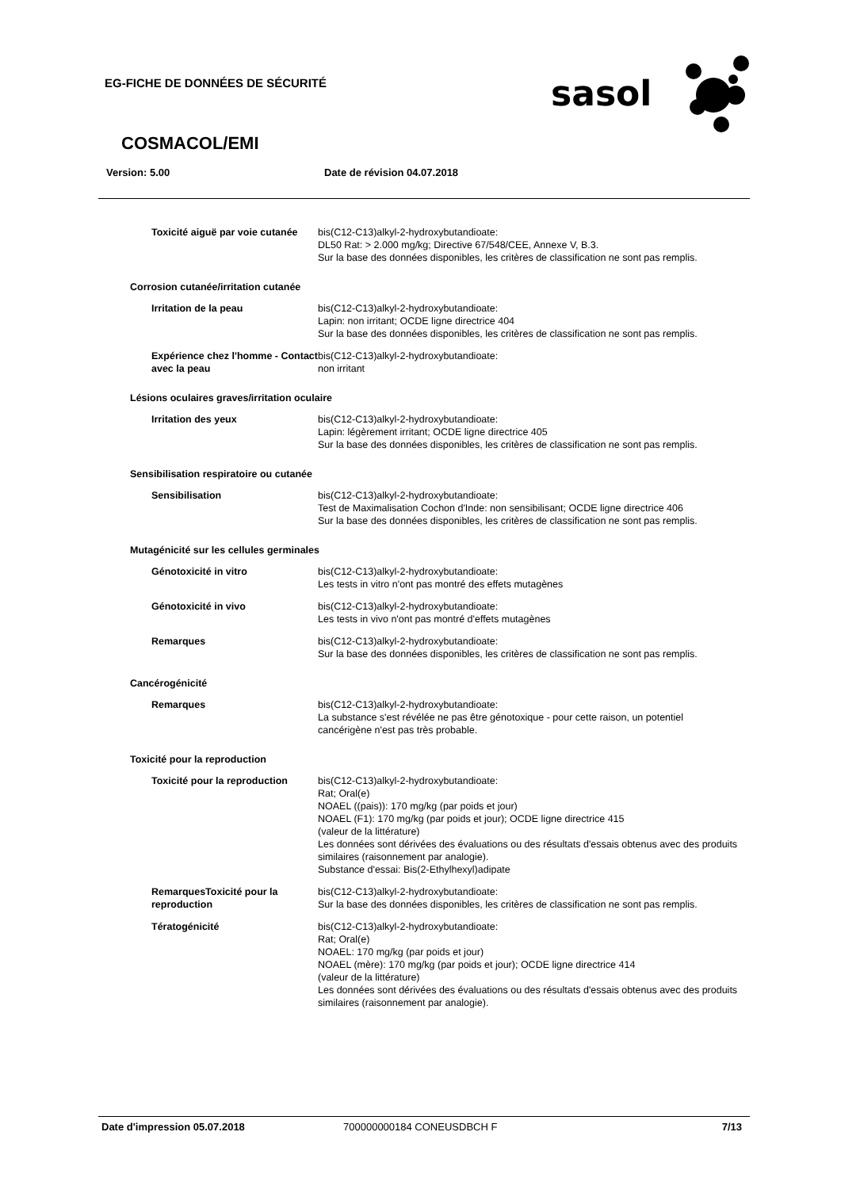EG-FICHE DE DONNÉES DE SÉCURITÉ
sasol
COSMACOL/EMI
Version: 5.00 Date de révision 04.07.2018
Toxicité aiguë par voie cutanée
bis(C12-C13)alkyl-2-hydroxybutandioate:
DL50 Rat: > 2.000 mg/kg; Directive 67/548/CEE, Annexe V, B.3.
Sur la base des données disponibles, les critères de classification ne sont pas remplis.
Corrosion cutanée/irritation cutanée
Irritation de la peau bis(C12-C13)alkyl-2-hydroxybutandioate:
Lapin: non irritant; OCDE ligne directrice 404
Sur la base des données disponibles, les critères de classification ne sont pas remplis.
Expérience chez l'homme - Contact avec la peau
bis(C12-C13)alkyl-2-hydroxybutandioate:
non irritant
Lésions oculaires graves/irritation oculaire
Irritation des yeux bis(C12-C13)alkyl-2-hydroxybutandioate:
Lapin: légèrement irritant; OCDE ligne directrice 405
Sur la base des données disponibles, les critères de classification ne sont pas remplis.
Sensibilisation respiratoire ou cutanée
Sensibilisation bis(C12-C13)alkyl-2-hydroxybutandioate:
Test de Maximalisation Cochon d'Inde: non sensibilisant; OCDE ligne directrice 406
Sur la base des données disponibles, les critères de classification ne sont pas remplis.
Mutagénicité sur les cellules germinales
Génotoxicité in vitro bis(C12-C13)alkyl-2-hydroxybutandioate:
Les tests in vitro n'ont pas montré des effets mutagènes
Génotoxicité in vivo bis(C12-C13)alkyl-2-hydroxybutandioate:
Les tests in vivo n'ont pas montré d'effets mutagènes
Remarques bis(C12-C13)alkyl-2-hydroxybutandioate:
Sur la base des données disponibles, les critères de classification ne sont pas remplis.
Cancérogénicité
Remarques bis(C12-C13)alkyl-2-hydroxybutandioate:
La substance s'est révélée ne pas être génotoxique - pour cette raison, un potentiel cancérigène n'est pas très probable.
Toxicité pour la reproduction
Toxicité pour la reproduction
bis(C12-C13)alkyl-2-hydroxybutandioate:
Rat; Oral(e)
NOAEL ((pais)): 170 mg/kg (par poids et jour)
NOAEL (F1): 170 mg/kg (par poids et jour); OCDE ligne directrice 415
(valeur de la littérature)
Les données sont dérivées des évaluations ou des résultats d'essais obtenus avec des produits similaires (raisonnement par analogie).
Substance d'essai: Bis(2-Ethylhexyl)adipate
RemarquesToxicité pour la reproduction
bis(C12-C13)alkyl-2-hydroxybutandioate:
Sur la base des données disponibles, les critères de classification ne sont pas remplis.
Tératogénicité bis(C12-C13)alkyl-2-hydroxybutandioate:
Rat; Oral(e)
NOAEL: 170 mg/kg (par poids et jour)
NOAEL (mère): 170 mg/kg (par poids et jour); OCDE ligne directrice 414
(valeur de la littérature)
Les données sont dérivées des évaluations ou des résultats d'essais obtenus avec des produits similaires (raisonnement par analogie).
Date d'impression 05.07.2018 700000000184 CONEUSDBCH F 7/13